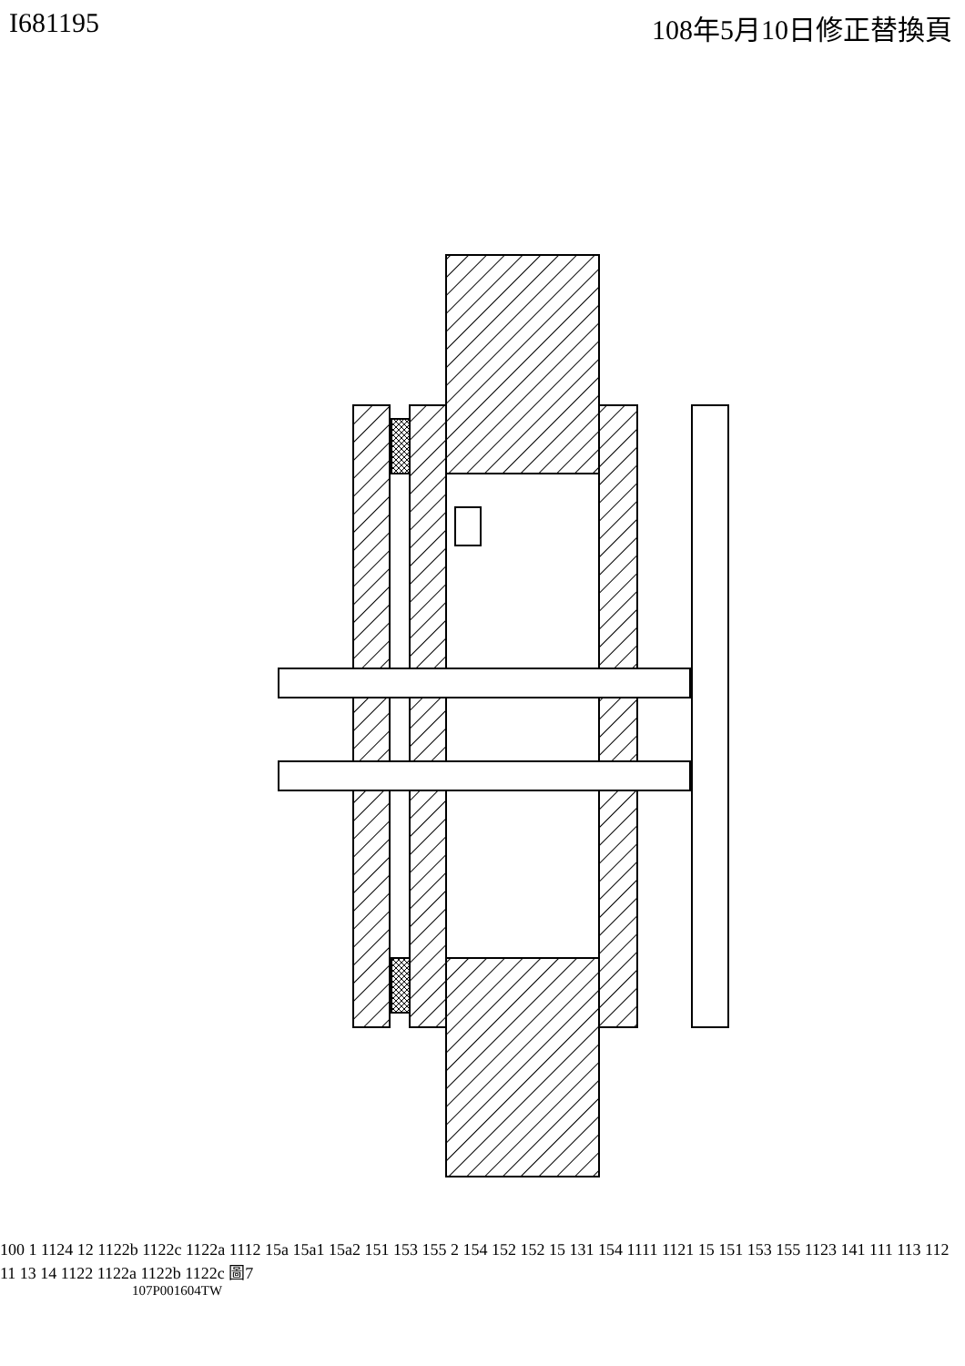I681195 108年5月10日修正替換頁
100 1 1124 12 1122b 1122c 1122a 1112 15a 15a1 15a2 151 153 155 2 154 152 152 15 131 154 1111 1121 15 151 153 155 1123 141 111 113 112 11 13 14 1122 1122a 1122b 1122c 圖7
107P001604TW